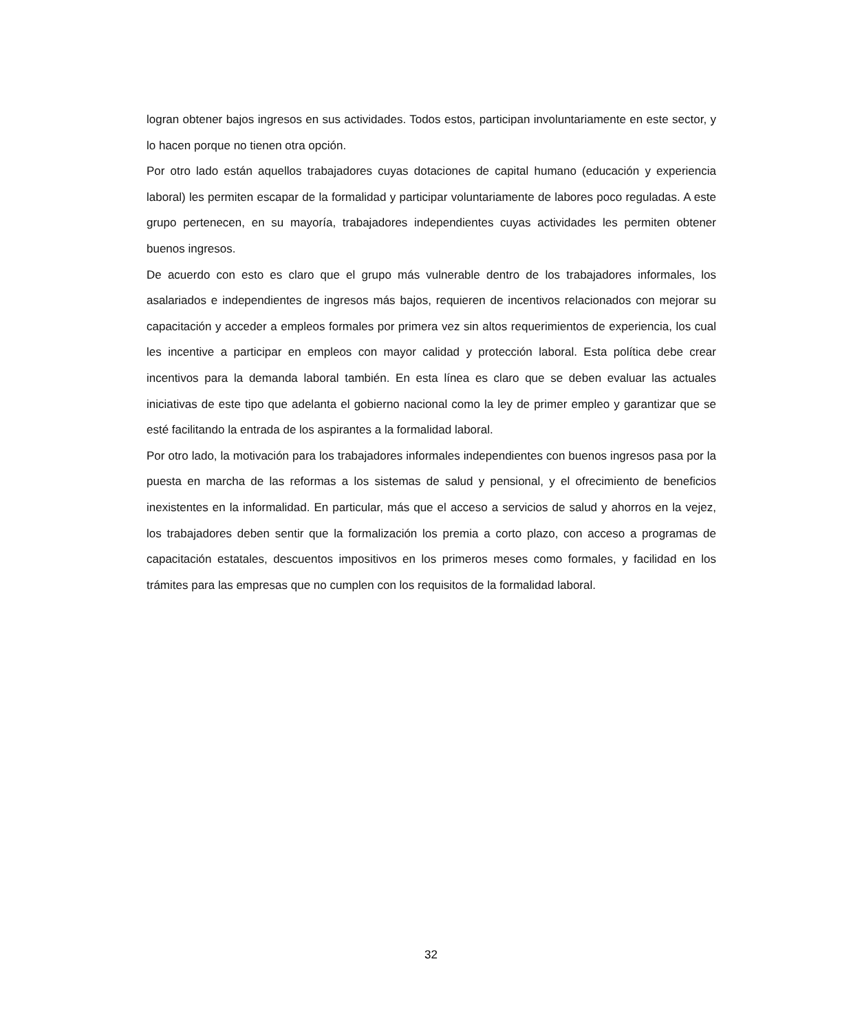logran obtener bajos ingresos en sus actividades. Todos estos, participan involuntariamente en este sector, y lo hacen porque no tienen otra opción.
Por otro lado están aquellos trabajadores cuyas dotaciones de capital humano (educación y experiencia laboral) les permiten escapar de la formalidad y participar voluntariamente de labores poco reguladas. A este grupo pertenecen, en su mayoría, trabajadores independientes cuyas actividades les permiten obtener buenos ingresos.
De acuerdo con esto es claro que el grupo más vulnerable dentro de los trabajadores informales, los asalariados e independientes de ingresos más bajos, requieren de incentivos relacionados con mejorar su capacitación y acceder a empleos formales por primera vez sin altos requerimientos de experiencia, los cual les incentive a participar en empleos con mayor calidad y protección laboral. Esta política debe crear incentivos para la demanda laboral también. En esta línea es claro que se deben evaluar las actuales iniciativas de este tipo que adelanta el gobierno nacional como la ley de primer empleo y garantizar que se esté facilitando la entrada de los aspirantes a la formalidad laboral.
Por otro lado, la motivación para los trabajadores informales independientes con buenos ingresos pasa por la puesta en marcha de las reformas a los sistemas de salud y pensional, y el ofrecimiento de beneficios inexistentes en la informalidad. En particular, más que el acceso a servicios de salud y ahorros en la vejez, los trabajadores deben sentir que la formalización los premia a corto plazo, con acceso a programas de capacitación estatales, descuentos impositivos en los primeros meses como formales, y facilidad en los trámites para las empresas que no cumplen con los requisitos de la formalidad laboral.
32